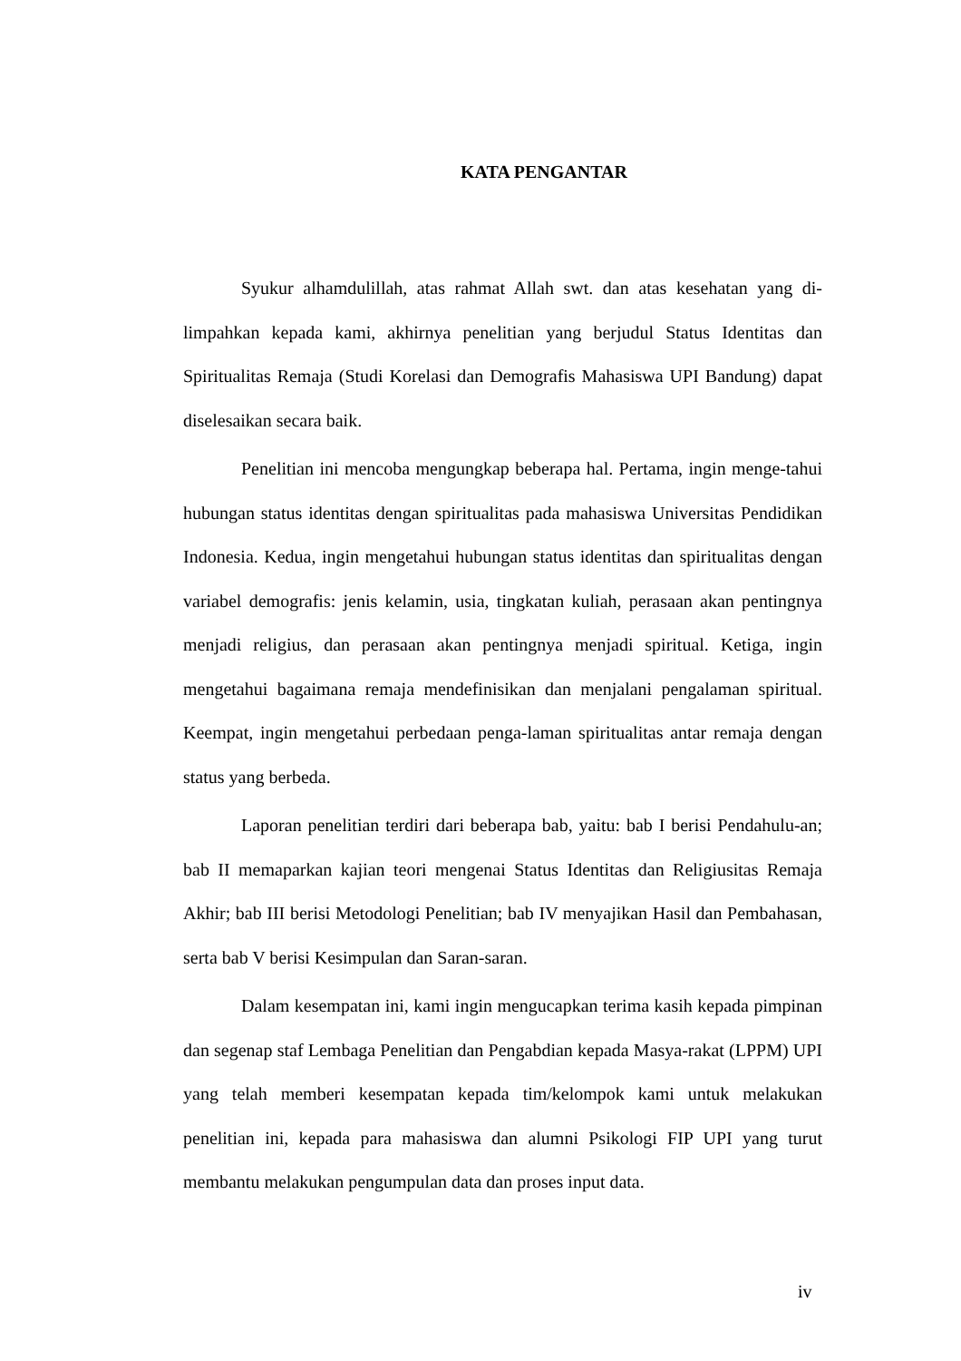KATA PENGANTAR
Syukur alhamdulillah, atas rahmat Allah swt. dan atas kesehatan yang di-limpahkan kepada kami, akhirnya penelitian yang berjudul Status Identitas dan Spiritualitas Remaja (Studi Korelasi dan Demografis Mahasiswa UPI Bandung) dapat diselesaikan secara baik.
Penelitian ini mencoba mengungkap beberapa hal. Pertama, ingin menge-tahui hubungan status identitas dengan spiritualitas pada mahasiswa Universitas Pendidikan Indonesia. Kedua, ingin mengetahui hubungan status identitas dan spiritualitas dengan variabel demografis: jenis kelamin, usia, tingkatan kuliah, perasaan akan pentingnya menjadi religius, dan perasaan akan pentingnya menjadi spiritual. Ketiga, ingin mengetahui bagaimana remaja mendefinisikan dan menjalani pengalaman spiritual. Keempat, ingin mengetahui perbedaan penga-laman spiritualitas antar remaja dengan status yang berbeda.
Laporan penelitian terdiri dari beberapa bab, yaitu: bab I berisi Pendahulu-an; bab II memaparkan kajian teori mengenai Status Identitas dan Religiusitas Remaja Akhir; bab III berisi Metodologi Penelitian; bab IV menyajikan Hasil dan Pembahasan, serta bab V berisi Kesimpulan dan Saran-saran.
Dalam kesempatan ini, kami ingin mengucapkan terima kasih kepada pimpinan dan segenap staf Lembaga Penelitian dan Pengabdian kepada Masya-rakat (LPPM) UPI yang telah memberi kesempatan kepada tim/kelompok kami untuk melakukan penelitian ini, kepada para mahasiswa dan alumni Psikologi FIP UPI yang turut membantu melakukan pengumpulan data dan proses input data.
iv